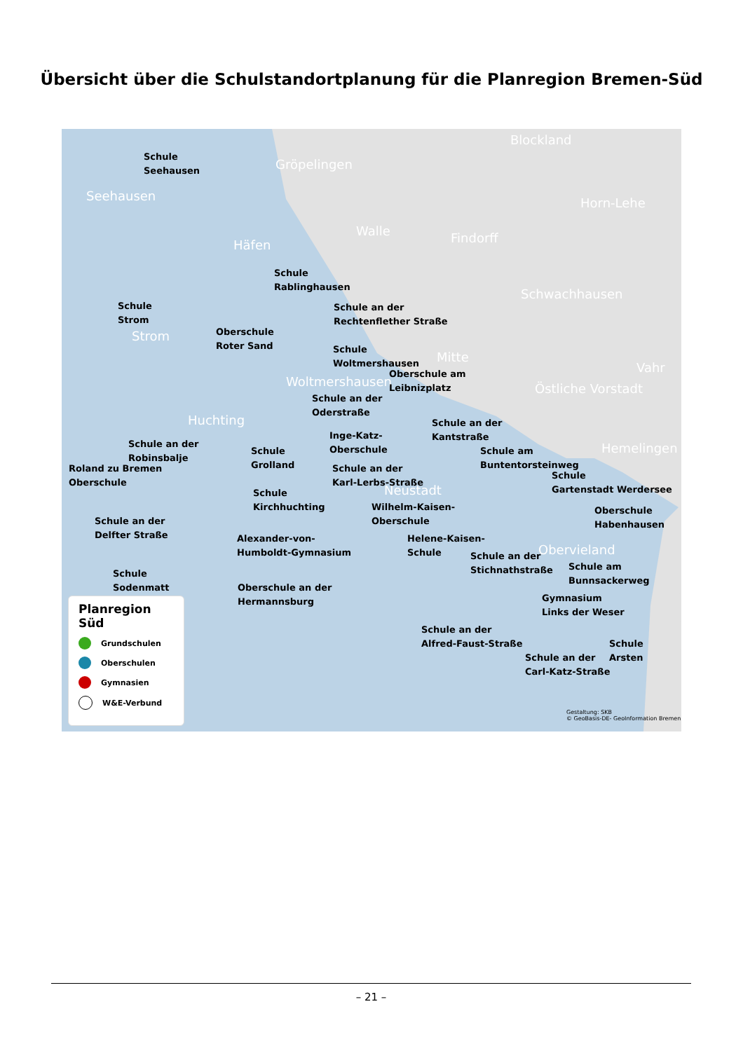Übersicht über die Schulstandortplanung für die Planregion Bremen-Süd
Seehausen
Gröpelingen
Blockland
Häfen
Walle Findorff
Horn-Lehe
Schwachhausen
Strom
Mitte
Vahr
Woltmershausen Östliche Vorstadt
Huchting
Hemelingen
Neustadt
Obervieland
Schule
Seehausen
Schule
Rablinghausen
Schule
Strom
Schule an der
Rechtenflether Straße
Oberschule
Roter Sand
Schule
Woltmershausen
Oberschule am
Leibnizplatz
Schule an der
Oderstraße
Schule an der
Kantstraße Inge-Katz-
Oberschule Schule an der
Robinsbalje Schule
Grolland
Schule am
Buntentorsteinweg
Roland zu Bremen
Oberschule
Schule an der
Karl-Lerbs-Straße Schule
Gartenstadt Werdersee
Schule
Kirchhuchting Wilhelm-Kaisen-
Oberschule
Oberschule
Habenhausen Schule an der
Delfter Straße
Alexander-von-
Humboldt-Gymnasium
Helene-Kaisen-
Schule
Schule an der
Stichnathstraße Schule am
Bunnsackerweg Schule
Sodenmatt Oberschule an der
Hermannsburg Gymnasium
Links der Weser
Schule an der
Alfred-Faust-Straße Schule
Arsten Schule an der
Carl-Katz-Straße
Planregion Süd
Grundschulen
Oberschulen
Gymnasien
W&E-Verbund
Gestaltung: SKB
© GeoBasis-DE- GeoInformation Bremen
– 21 –